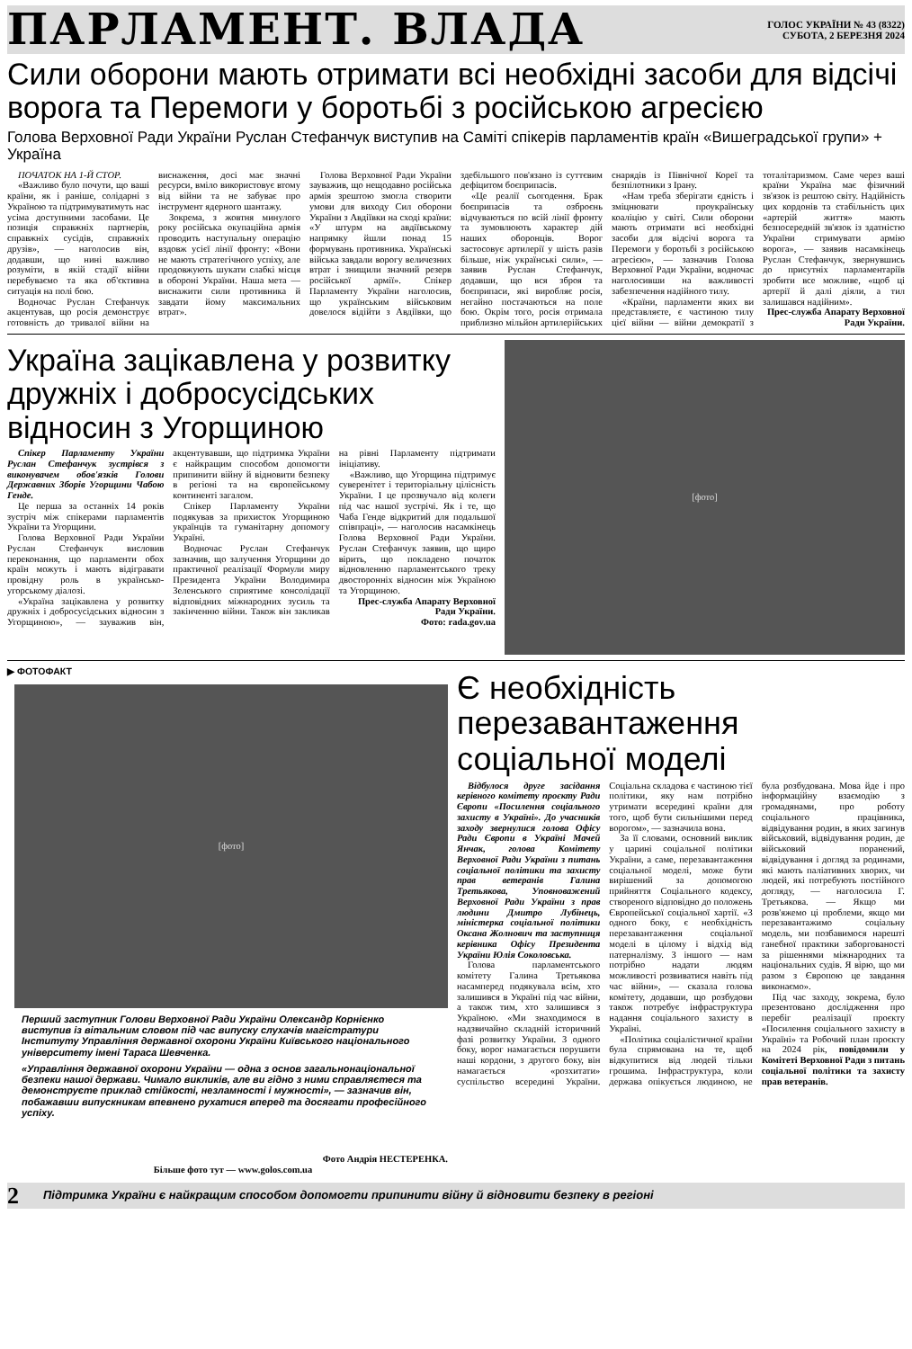ПАРЛАМЕНТ. ВЛАДА
ГОЛОС УКРАЇНИ № 43 (8322)
СУБОТА, 2 БЕРЕЗНЯ 2024
Сили оборони мають отримати всі необхідні засоби для відсічі ворога та Перемоги у боротьбі з російською агресією
Голова Верховної Ради України Руслан Стефанчук виступив на Саміті спікерів парламентів країн «Вишеградської групи» + Україна
ПОЧАТОК НА 1-Й СТОР.
«Важливо було почути, що ваші країни, як і раніше, солідарні з Україною та підтримуватимуть нас усіма доступними засобами. Це позиція справжніх партнерів, справжніх сусідів, справжніх друзів», — наголосив він, додавши, що нині важливо розуміти, в якій стадії війни перебуваємо та яка об'єктивна ситуація на полі бою.
Водночас Руслан Стефанчук акцентував, що росія демонструє готовність до тривалої війни на виснаження, досі має значні ресурси, вміло використовує втому від війни та не забуває про інструмент ядерного шантажу.
Зокрема, з жовтня минулого року російська окупаційна армія проводить наступальну операцію вздовж усієї лінії фронту: «Вони не мають стратегічного успіху, але продовжують шукати слабкі місця в обороні України. Наша мета — виснажити сили противника й завдати йому максимальних втрат».
Голова Верховної Ради України зауважив, що нещодавно російська армія зрештою змогла створити умови для виходу Сил оборони України з Авдіївки на сході країни: «У штурм на авдіївському напрямку йшли понад 15 формувань противника. Українські війська завдали ворогу величезних втрат і знищили значний резерв російської армії». Спікер Парламенту України наголосив, що українським військовим довелося відійти з Авдіївки, що здебільшого пов'язано із суттєвим дефіцитом боєприпасів.
«Це реалії сьогодення. Брак боєприпасів та озброєнь відчуваються по всій лінії фронту та зумовлюють характер дій наших оборонців. Ворог застосовує артилерії у шість разів більше, ніж українські сили», — заявив Руслан Стефанчук, додавши, що вся зброя та боєприпаси, які виробляє росія, негайно постачаються на поле бою. Окрім того, росія отримала приблизно мільйон артилерійських снарядів із Північної Кореї та безпілотники з Ірану.
«Нам треба зберігати єдність і зміцнювати проукраїнську коаліцію у світі. Сили оборони мають отримати всі необхідні засоби для відсічі ворога та Перемоги у боротьбі з російською агресією», — зазначив Голова Верховної Ради України, водночас наголосивши на важливості забезпечення надійного тилу.
«Країни, парламенти яких ви представляєте, є частиною тилу цієї війни — війни демократії з тоталітаризмом. Саме через ваші країни Україна має фізичний зв'язок із рештою світу. Надійність цих кордонів та стабільність цих «артерій життя» мають безпосередній зв'язок із здатністю України стримувати армію ворога», — заявив насамкінець Руслан Стефанчук, звернувшись до присутніх парламентаріїв зробити все можливе, «щоб ці артерії й далі діяли, а тил залишався надійним».
Прес-служба Апарату Верховної Ради України.
Україна зацікавлена у розвитку дружніх і добросусідських відносин з Угорщиною
Спікер Парламенту України Руслан Стефанчук зустрівся з виконувачем обов'язків Голови Державних Зборів Угорщини Чабою Генде.
Це перша за останніх 14 років зустріч між спікерами парламентів України та Угорщини.
Голова Верховної Ради України Руслан Стефанчук висловив переконання, що парламенти обох країн можуть і мають відігравати провідну роль в українсько-угорському діалозі.
«Україна зацікавлена у розвитку дружніх і добросусідських відносин з Угорщиною», — зауважив він, акцентувавши, що підтримка України є найкращим способом допомогти припинити війну й відновити безпеку в регіоні та на європейському континенті загалом.
Спікер Парламенту України подякував за прихисток Угорщиною українців та гуманітарну допомогу Україні.
Водночас Руслан Стефанчук зазначив, що залучення Угорщини до практичної реалізації Формули миру Президента України Володимира Зеленського сприятиме консолідації відповідних міжнародних зусиль та закінченню війни. Також він закликав на рівні Парламенту підтримати ініціативу.
«Важливо, що Угорщина підтримує суверенітет і територіальну цілісність України. І це прозвучало від колеги під час нашої зустрічі. Як і те, що Чаба Генде відкритий для подальшої співпраці», — наголосив насамкінець Голова Верховної Ради України. Руслан Стефанчук заявив, що щиро вірить, що покладено початок відновленню парламентського треку двосторонніх відносин між Україною та Угорщиною.
Прес-служба Апарату Верховної Ради України.
Фото: rada.gov.ua
[фото]
▶ ФОТОФАКТ
[фото]
Перший заступник Голови Верховної Ради України Олександр Корнієнко виступив із вітальним словом під час випуску слухачів магістратури Інституту Управління державної охорони України Київського національного університету імені Тараса Шевченка.
«Управління державної охорони України — одна з основ загальнонаціональної безпеки нашої держави. Чимало викликів, але ви гідно з ними справляєтеся та демонструєте приклад стійкості, незламності і мужності», — зазначив він, побажавши випускникам впевнено рухатися вперед та досягати професійного успіху.
Фото Андрія НЕСТЕРЕНКА.
Більше фото тут — www.golos.com.ua
Є необхідність перезавантаження соціальної моделі
Відбулося друге засідання керівного комітету проєкту Ради Європи «Посилення соціального захисту в Україні». До учасників заходу звернулися голова Офісу Ради Європи в Україні Мачей Янчак, голова Комітету Верховної Ради України з питань соціальної політики та захисту прав ветеранів Галина Третьякова, Уповноважений Верховної Ради України з прав людини Дмитро Лубінець, міністерка соціальної політики Оксана Жолнович та заступниця керівника Офісу Президента України Юлія Соколовська.
Голова парламентського комітету Галина Третьякова насамперед подякувала всім, хто залишився в Україні під час війни, а також тим, хто залишився з Україною. «Ми знаходимося в надзвичайно складній історичний фазі розвитку України. З одного боку, ворог намагається порушити наші кордони, з другого боку, він намагається «розхитати» суспільство всередині України. Соціальна складова є частиною тієї політики, яку нам потрібно утримати всередині країни для того, щоб бути сильнішими перед ворогом», — зазначила вона.
За її словами, основний виклик у царині соціальної політики України, а саме, перезавантаження соціальної моделі, може бути вирішений за допомогою прийняття Соціального кодексу, створеного відповідно до положень Європейської соціальної хартії. «З одного боку, є необхідність перезавантаження соціальної моделі в цілому і відхід від патерналізму. З іншого — нам потрібно надати людям можливості розвиватися навіть під час війни», — сказала голова комітету, додавши, що розбудови також потребує інфраструктура надання соціального захисту в Україні.
«Політика соціалістичної країни була спрямована на те, щоб відкупитися від людей тільки грошима. Інфраструктура, коли держава опікується людиною, не була розбудована. Мова йде і про інформаційну взаємодію з громадянами, про роботу соціального працівника, відвідування родин, в яких загинув військовий, відвідування родин, де військовий поранений, відвідування і догляд за родинами, які мають паліативних хворих, чи людей, які потребують постійного догляду, — наголосила Г. Третьякова. — Якщо ми розв'яжемо ці проблеми, якщо ми перезавантажимо соціальну модель, ми позбавимося нарешті ганебної практики заборгованості за рішеннями міжнародних та національних судів. Я вірю, що ми разом з Європою це завдання виконаємо».
Під час заходу, зокрема, було презентовано дослідження про перебіг реалізації проєкту «Посилення соціального захисту в Україні» та Робочий план проєкту на 2024 рік, повідомили у Комітеті Верховної Ради з питань соціальної політики та захисту прав ветеранів.
2 Підтримка України є найкращим способом допомогти припинити війну й відновити безпеку в регіоні